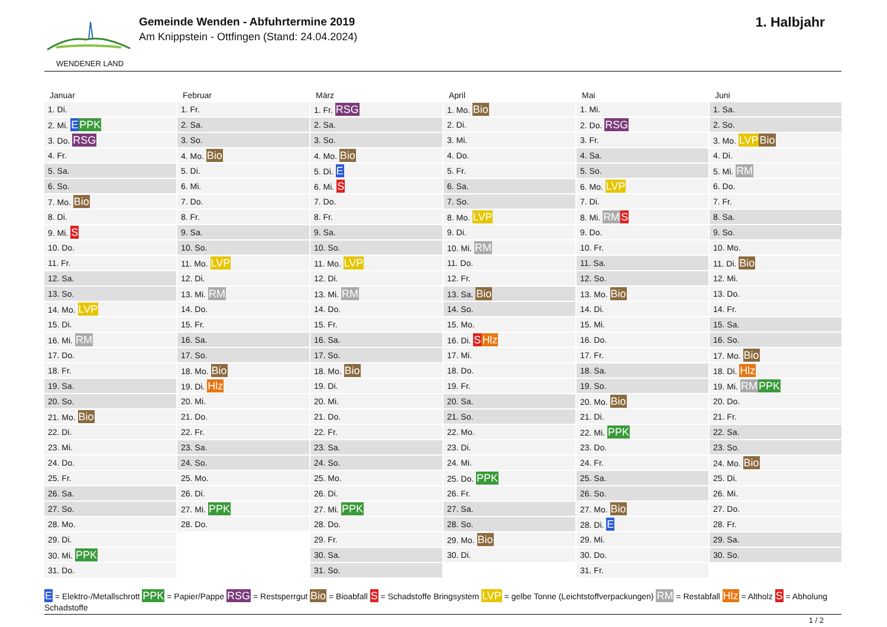WENDENER LAND
Gemeinde Wenden - Abfuhrtermine 2019
Am Knippstein - Ottfingen (Stand: 24.04.2024)
1. Halbjahr
Januar
| 1. Di. |
| 2. Mi. E PPK |
| 3. Do. RSG |
| 4. Fr. |
| 5. Sa. |
| 6. So. |
| 7. Mo. Bio |
| 8. Di. |
| 9. Mi. S |
| 10. Do. |
| 11. Fr. |
| 12. Sa. |
| 13. So. |
| 14. Mo. LVP |
| 15. Di. |
| 16. Mi. RM |
| 17. Do. |
| 18. Fr. |
| 19. Sa. |
| 20. So. |
| 21. Mo. Bio |
| 22. Di. |
| 23. Mi. |
| 24. Do. |
| 25. Fr. |
| 26. Sa. |
| 27. So. |
| 28. Mo. |
| 29. Di. |
| 30. Mi. PPK |
| 31. Do. |
Februar
| 1. Fr. |
| 2. Sa. |
| 3. So. |
| 4. Mo. Bio |
| 5. Di. |
| 6. Mi. |
| 7. Do. |
| 8. Fr. |
| 9. Sa. |
| 10. So. |
| 11. Mo. LVP |
| 12. Di. |
| 13. Mi. RM |
| 14. Do. |
| 15. Fr. |
| 16. Sa. |
| 17. So. |
| 18. Mo. Bio |
| 19. Di. Hlz |
| 20. Mi. |
| 21. Do. |
| 22. Fr. |
| 23. Sa. |
| 24. So. |
| 25. Mo. |
| 26. Di. |
| 27. Mi. PPK |
| 28. Do. |
März
| 1. Fr. RSG |
| 2. Sa. |
| 3. So. |
| 4. Mo. Bio |
| 5. Di. E |
| 6. Mi. S |
| 7. Do. |
| 8. Fr. |
| 9. Sa. |
| 10. So. |
| 11. Mo. LVP |
| 12. Di. |
| 13. Mi. RM |
| 14. Do. |
| 15. Fr. |
| 16. Sa. |
| 17. So. |
| 18. Mo. Bio |
| 19. Di. |
| 20. Mi. |
| 21. Do. |
| 22. Fr. |
| 23. Sa. |
| 24. So. |
| 25. Mo. |
| 26. Di. |
| 27. Mi. PPK |
| 28. Do. |
| 29. Fr. |
| 30. Sa. |
| 31. So. |
April
| 1. Mo. Bio |
| 2. Di. |
| 3. Mi. |
| 4. Do. |
| 5. Fr. |
| 6. Sa. |
| 7. So. |
| 8. Mo. LVP |
| 9. Di. |
| 10. Mi. RM |
| 11. Do. |
| 12. Fr. |
| 13. Sa. Bio |
| 14. So. |
| 15. Mo. |
| 16. Di. S Hlz |
| 17. Mi. |
| 18. Do. |
| 19. Fr. |
| 20. Sa. |
| 21. So. |
| 22. Mo. |
| 23. Di. |
| 24. Mi. |
| 25. Do. PPK |
| 26. Fr. |
| 27. Sa. |
| 28. So. |
| 29. Mo. Bio |
| 30. Di. |
Mai
| 1. Mi. |
| 2. Do. RSG |
| 3. Fr. |
| 4. Sa. |
| 5. So. |
| 6. Mo. LVP |
| 7. Di. |
| 8. Mi. RM S |
| 9. Do. |
| 10. Fr. |
| 11. Sa. |
| 12. So. |
| 13. Mo. Bio |
| 14. Di. |
| 15. Mi. |
| 16. Do. |
| 17. Fr. |
| 18. Sa. |
| 19. So. |
| 20. Mo. Bio |
| 21. Di. |
| 22. Mi. PPK |
| 23. Do. |
| 24. Fr. |
| 25. Sa. |
| 26. So. |
| 27. Mo. Bio |
| 28. Di. E |
| 29. Mi. |
| 30. Do. |
| 31. Fr. |
Juni
| 1. Sa. |
| 2. So. |
| 3. Mo. LVP Bio |
| 4. Di. |
| 5. Mi. RM |
| 6. Do. |
| 7. Fr. |
| 8. Sa. |
| 9. So. |
| 10. Mo. |
| 11. Di. Bio |
| 12. Mi. |
| 13. Do. |
| 14. Fr. |
| 15. Sa. |
| 16. So. |
| 17. Mo. Bio |
| 18. Di. Hlz |
| 19. Mi. RM PPK |
| 20. Do. |
| 21. Fr. |
| 22. Sa. |
| 23. So. |
| 24. Mo. Bio |
| 25. Di. |
| 26. Mi. |
| 27. Do. |
| 28. Fr. |
| 29. Sa. |
| 30. So. |
E = Elektro-/Metallschrott PPK = Papier/Pappe RSG = Restsperrgut Bio = Bioabfall S = Schadstoffe Bringsystem LVP = gelbe Tonne (Leichtstoffverpackungen) RM = Restabfall Hlz = Altholz S = Abholung Schadstoffe
1 / 2